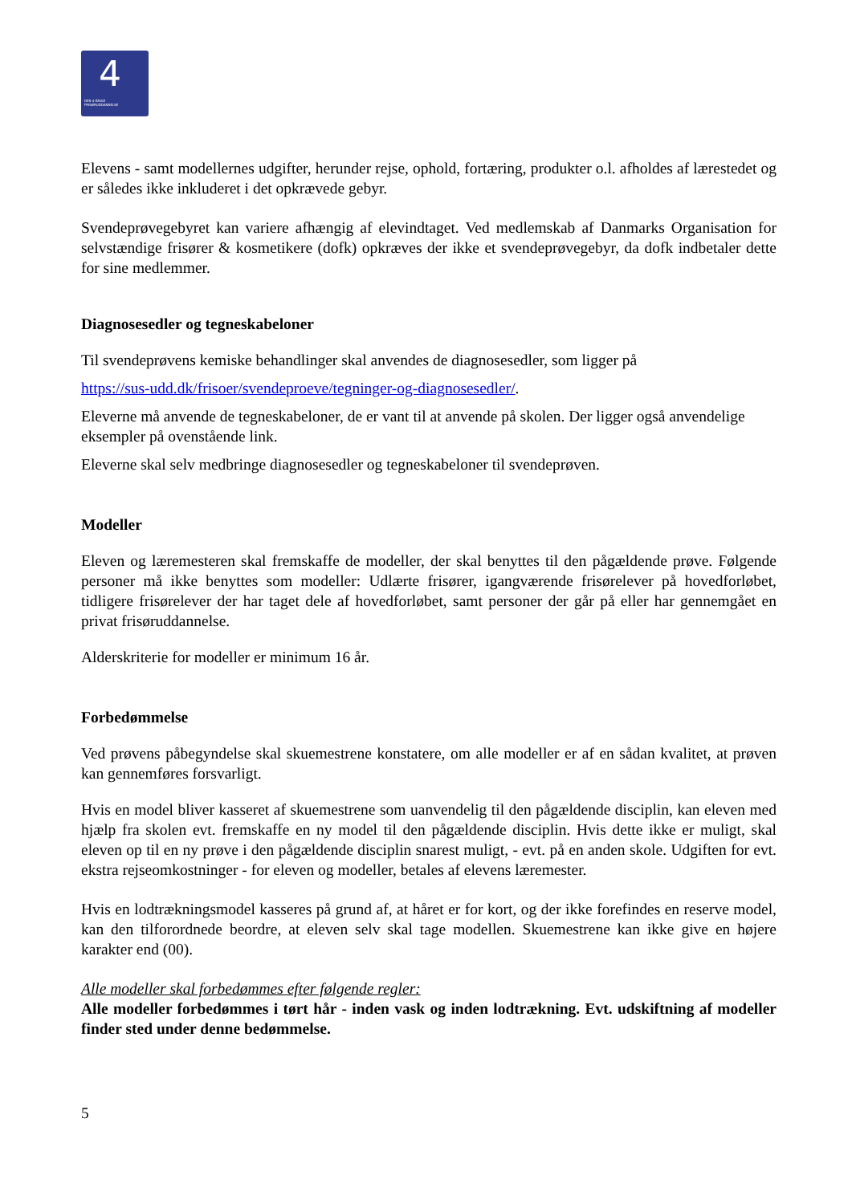4
DEN 4-ÅRIGE
FRISØRUDDANNELSE
Elevens - samt modellernes udgifter, herunder rejse, ophold, fortæring, produkter o.l. afholdes af lærestedet og er således ikke inkluderet i det opkrævede gebyr.
Svendeprøvegebyret kan variere afhængig af elevindtaget. Ved medlemskab af Danmarks Organisation for selvstændige frisører & kosmetikere (dofk) opkræves der ikke et svendeprøvegebyr, da dofk indbetaler dette for sine medlemmer.
Diagnosesedler og tegneskabeloner
Til svendeprøvens kemiske behandlinger skal anvendes de diagnosesedler, som ligger på
https://sus-udd.dk/frisoer/svendeproeve/tegninger-og-diagnosesedler/.
Eleverne må anvende de tegneskabeloner, de er vant til at anvende på skolen. Der ligger også anvendelige eksempler på ovenstående link.
Eleverne skal selv medbringe diagnosesedler og tegneskabeloner til svendeprøven.
Modeller
Eleven og læremesteren skal fremskaffe de modeller, der skal benyttes til den pågældende prøve. Følgende personer må ikke benyttes som modeller: Udlærte frisører, igangværende frisørelever på hovedforløbet, tidligere frisørelever der har taget dele af hovedforløbet, samt personer der går på eller har gennemgået en privat frisøruddannelse.
Alderskriterie for modeller er minimum 16 år.
Forbedømmelse
Ved prøvens påbegyndelse skal skuemestrene konstatere, om alle modeller er af en sådan kvalitet, at prøven kan gennemføres forsvarligt.
Hvis en model bliver kasseret af skuemestrene som uanvendelig til den pågældende disciplin, kan eleven med hjælp fra skolen evt. fremskaffe en ny model til den pågældende disciplin. Hvis dette ikke er muligt, skal eleven op til en ny prøve i den pågældende disciplin snarest muligt, - evt. på en anden skole. Udgiften for evt. ekstra rejseomkostninger - for eleven og modeller, betales af elevens læremester.
Hvis en lodtrækningsmodel kasseres på grund af, at håret er for kort, og der ikke forefindes en reserve model, kan den tilforordnede beordre, at eleven selv skal tage modellen. Skuemestrene kan ikke give en højere karakter end (00).
Alle modeller skal forbedømmes efter følgende regler:
Alle modeller forbedømmes i tørt hår - inden vask og inden lodtrækning. Evt. udskiftning af modeller finder sted under denne bedømmelse.
5